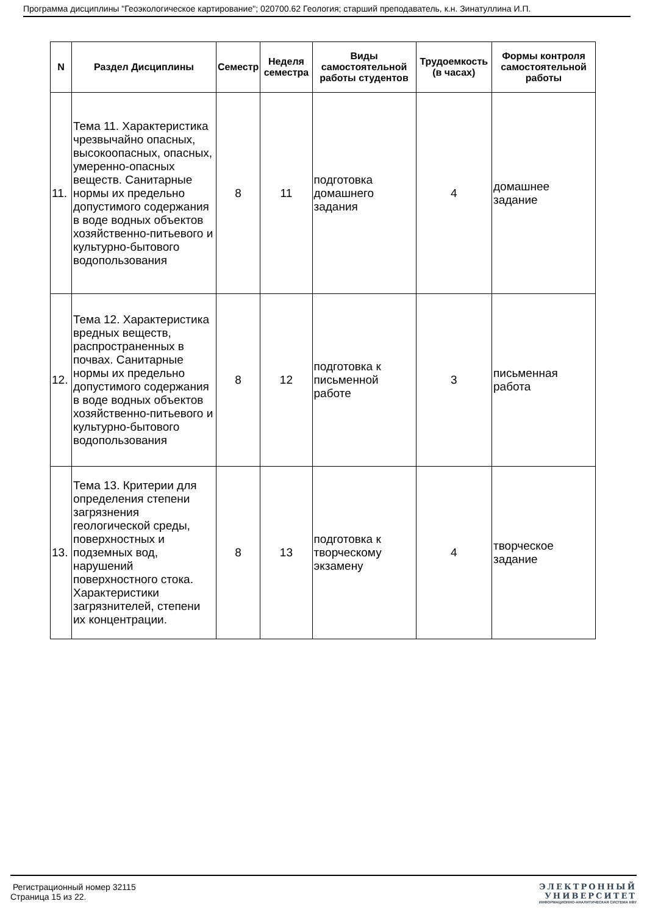Программа дисциплины "Геоэкологическое картирование"; 020700.62 Геология; старший преподаватель, к.н. Зинатуллина И.П.
| N | Раздел Дисциплины | Семестр | Неделя семестра | Виды самостоятельной работы студентов | Трудоемкость (в часах) | Формы контроля самостоятельной работы |
| --- | --- | --- | --- | --- | --- | --- |
| 11. | Тема 11. Характеристика чрезвычайно опасных, высокоопасных, опасных, умеренно-опасных веществ. Санитарные нормы их предельно допустимого содержания в воде водных объектов хозяйственно-питьевого и культурно-бытового водопользования | 8 | 11 | подготовка домашнего задания | 4 | домашнее задание |
| 12. | Тема 12. Характеристика вредных веществ, распространенных в почвах. Санитарные нормы их предельно допустимого содержания в воде водных объектов хозяйственно-питьевого и культурно-бытового водопользования | 8 | 12 | подготовка к письменной работе | 3 | письменная работа |
| 13. | Тема 13. Критерии для определения степени загрязнения геологической среды, поверхностных и подземных вод, нарушений поверхностного стока. Характеристики загрязнителей, степени их концентрации. | 8 | 13 | подготовка к творческому экзамену | 4 | творческое задание |
Регистрационный номер 32115
Страница 15 из 22.
ЭЛЕКТРОННЫЙ
УНИВЕРСИТЕТ
ИНФОРМАЦИОННО-АНАЛИТИЧЕСКАЯ СИСТЕМА КФУ